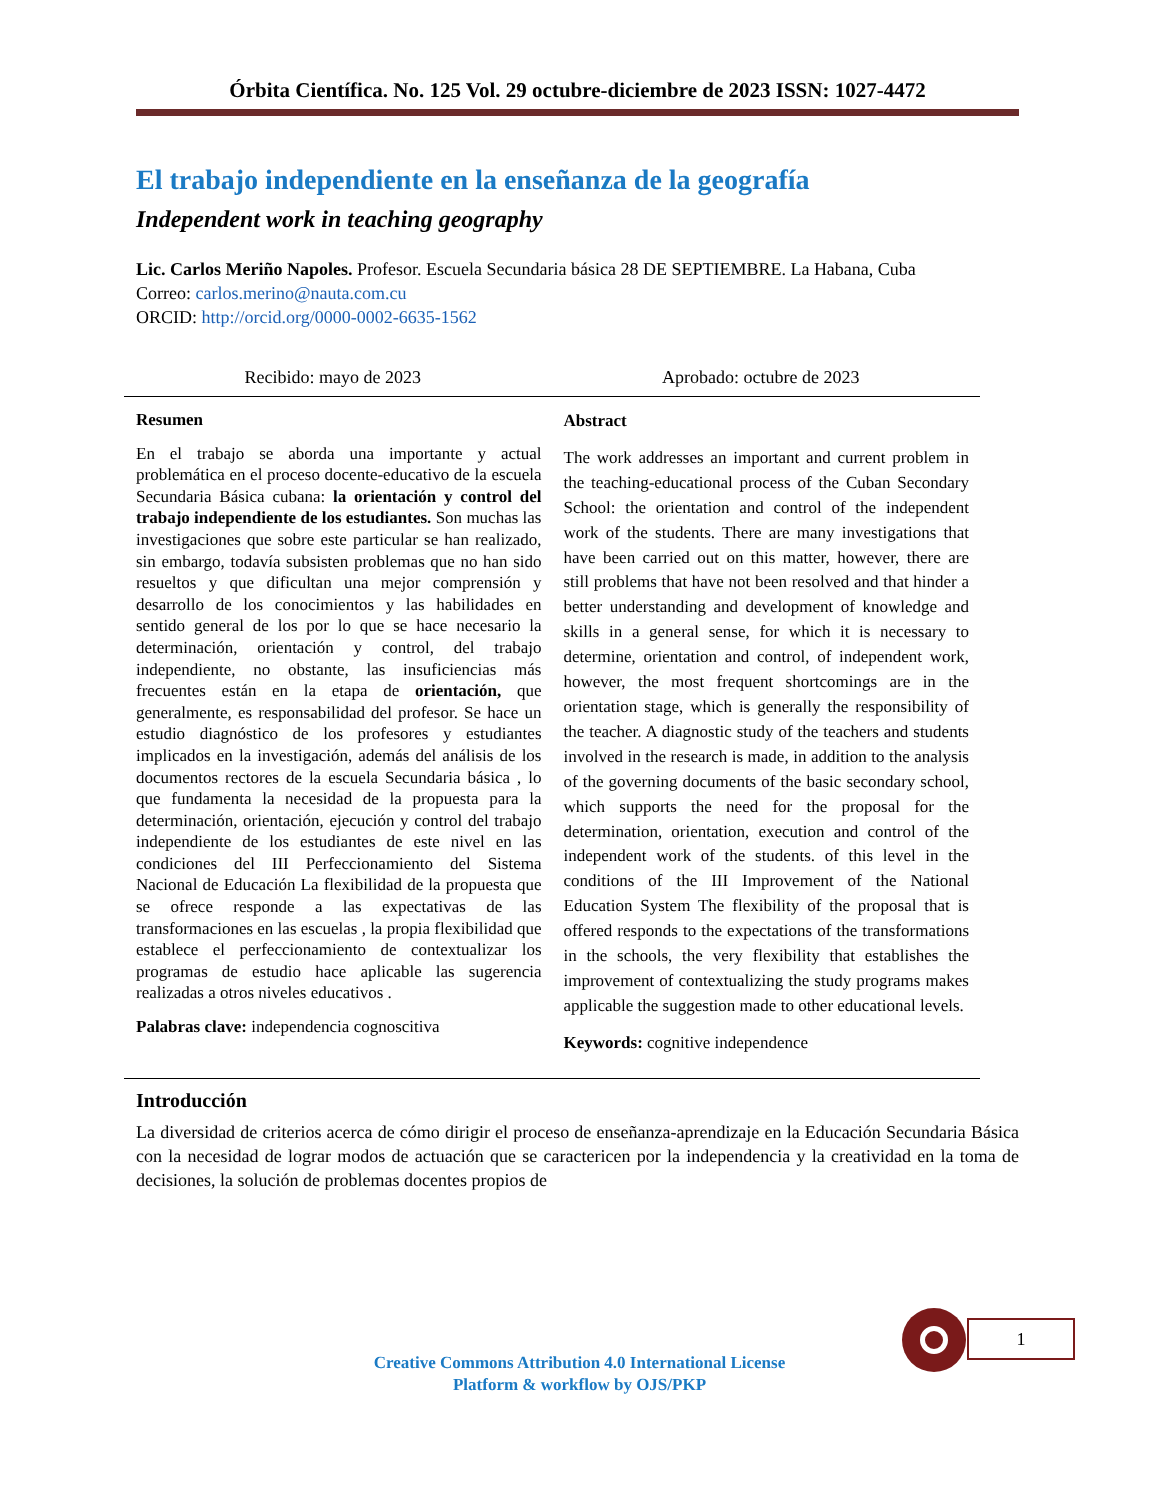Órbita Científica. No. 125 Vol. 29 octubre-diciembre de 2023 ISSN: 1027-4472
El trabajo independiente en la enseñanza de la geografía
Independent work in teaching geography
Lic. Carlos Meriño Napoles. Profesor. Escuela Secundaria básica 28 DE SEPTIEMBRE. La Habana, Cuba
Correo: carlos.merino@nauta.com.cu
ORCID: http://orcid.org/0000-0002-6635-1562
Recibido: mayo de 2023 Aprobado: octubre de 2023
Resumen
En el trabajo se aborda una importante y actual problemática en el proceso docente-educativo de la escuela Secundaria Básica cubana: la orientación y control del trabajo independiente de los estudiantes. Son muchas las investigaciones que sobre este particular se han realizado, sin embargo, todavía subsisten problemas que no han sido resueltos y que dificultan una mejor comprensión y desarrollo de los conocimientos y las habilidades en sentido general de los por lo que se hace necesario la determinación, orientación y control, del trabajo independiente, no obstante, las insuficiencias más frecuentes están en la etapa de orientación, que generalmente, es responsabilidad del profesor. Se hace un estudio diagnóstico de los profesores y estudiantes implicados en la investigación, además del análisis de los documentos rectores de la escuela Secundaria básica , lo que fundamenta la necesidad de la propuesta para la determinación, orientación, ejecución y control del trabajo independiente de los estudiantes de este nivel en las condiciones del III Perfeccionamiento del Sistema Nacional de Educación La flexibilidad de la propuesta que se ofrece responde a las expectativas de las transformaciones en las escuelas , la propia flexibilidad que establece el perfeccionamiento de contextualizar los programas de estudio hace aplicable las sugerencia realizadas a otros niveles educativos .
Palabras clave: independencia cognoscitiva
Abstract
The work addresses an important and current problem in the teaching-educational process of the Cuban Secondary School: the orientation and control of the independent work of the students. There are many investigations that have been carried out on this matter, however, there are still problems that have not been resolved and that hinder a better understanding and development of knowledge and skills in a general sense, for which it is necessary to determine, orientation and control, of independent work, however, the most frequent shortcomings are in the orientation stage, which is generally the responsibility of the teacher. A diagnostic study of the teachers and students involved in the research is made, in addition to the analysis of the governing documents of the basic secondary school, which supports the need for the proposal for the determination, orientation, execution and control of the independent work of the students. of this level in the conditions of the III Improvement of the National Education System The flexibility of the proposal that is offered responds to the expectations of the transformations in the schools, the very flexibility that establishes the improvement of contextualizing the study programs makes applicable the suggestion made to other educational levels.
Keywords: cognitive independence
Introducción
La diversidad de criterios acerca de cómo dirigir el proceso de enseñanza-aprendizaje en la Educación Secundaria Básica con la necesidad de lograr modos de actuación que se caractericen por la independencia y la creatividad en la toma de decisiones, la solución de problemas docentes propios de
1
Creative Commons Attribution 4.0 International License
Platform & workflow by OJS/PKP